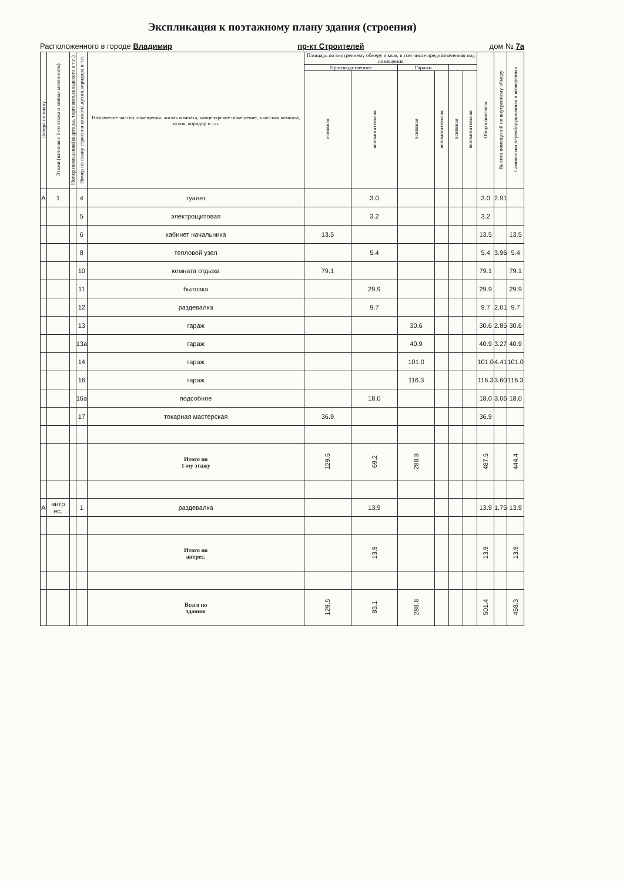Экспликация к поэтажному плану здания (строения)
Расположенного в городе Владимир пр-кт Строителей дом № 7а
| Литера по плану | Этажи (начиная с 1-го этажа и кончая мезонином) | Номер помещения(квартиры, торгового,складского и т.п.) | Номер по плану строения комнаты,кухни,коридора и т.п. | Назначение частей помещения: жилая комната, канцелярское помещение, классная комната, кухня, коридор и т.п. | Площадь по внутреннему обмеру в кв.м, в том числе предназначенная под помещения | | | | | | Общая полезная | Высота помещений по внутреннему обмеру | Самовольно переоборудованная и возведенная |
| --- | --- | --- | --- | --- | --- | --- | --- | --- | --- | --- | --- | --- | --- |
| | | | | | Производственное | | Гаражи | | | | | | |
| | | | | | основная | вспомогательная | основная | вспомогательная | основная | вспомогательная | | | |
| А | 1 | | 4 | туалет | | 3.0 | | | | | 3.0 | 2.91 | |
| | | | 5 | электрощитовая | | 3.2 | | | | | 3.2 | | |
| | | | 6 | кабинет начальника | 13.5 | | | | | | 13.5 | | 13.5 |
| | | | 8 | тепловой узел | | 5.4 | | | | | 5.4 | 3.96 | 5.4 |
| | | | 10 | комната отдыха | 79.1 | | | | | | 79.1 | | 79.1 |
| | | | 11 | бытовка | | 29.9 | | | | | 29.9 | | 29.9 |
| | | | 12 | раздевалка | | 9.7 | | | | | 9.7 | 2.01 | 9.7 |
| | | | 13 | гараж | | | 30.6 | | | | 30.6 | 2.85 | 30.6 |
| | | | 13а | гараж | | | 40.9 | | | | 40.9 | 3.27 | 40.9 |
| | | | 14 | гараж | | | 101.0 | | | | 101.0 | 4.41 | 101.0 |
| | | | 16 | гараж | | | 116.3 | | | | 116.3 | 3.60 | 116.3 |
| | | | 16а | подсобное | | 18.0 | | | | | 18.0 | 3.06 | 18.0 |
| | | | 17 | токарная мастерская | 36.9 | | | | | | 36.9 | | |
| | | | | Итого по 1-му этажу | 129.5 | 69.2 | 288.8 | | | | 487.5 | | 444.4 |
| А | антр ес. | | 1 | раздевалка | | 13.9 | | | | | 13.9 | 1.75 | 13.9 |
| | | | | Итого по антрес. | | 13.9 | | | | | 13.9 | | 13.9 |
| | | | | Всего по зданию | 129.5 | 83.1 | 288.8 | | | | 501.4 | | 458.3 |